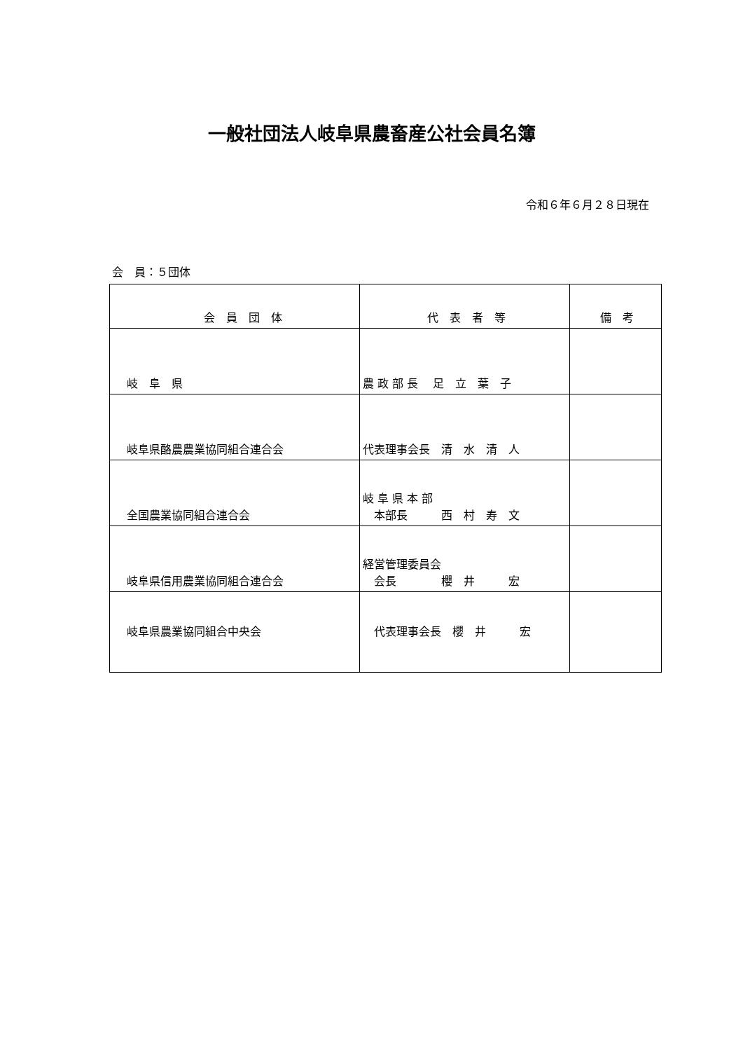一般社団法人岐阜県農畜産公社会員名簿
令和６年６月２８日現在
会　員：５団体
| 会 員 団 体 | 代 表 者 等 | 備 考 |
| --- | --- | --- |
| 岐 阜 県 | 農 政 部 長 足 立 葉 子 | |
| 岐阜県酪農農業協同組合連合会 | 代表理事会長 清 水 清 人 | |
| 全国農業協同組合連合会 | 岐 阜 県 本 部 本部長 西 村 寿 文 | |
| 岐阜県信用農業協同組合連合会 | 経営管理委員会 会長 櫻 井 宏 | |
| 岐阜県農業協同組合中央会 | 代表理事会長 櫻 井 宏 | |